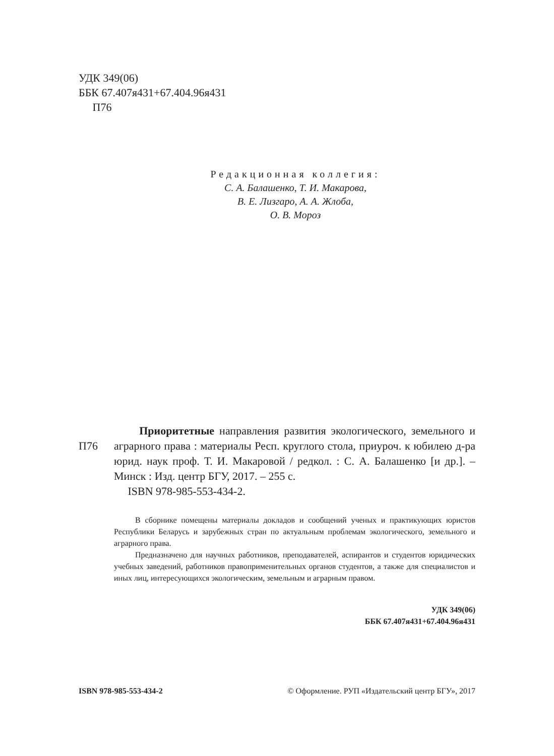УДК 349(06)
ББК 67.407я431+67.404.96я431
П76
Редакционная коллегия:
С. А. Балашенко, Т. И. Макарова,
В. Е. Лизгаро, А. А. Жлоба,
О. В. Мороз
П76
Приоритетные направления развития экологического, земельного и аграрного права : материалы Респ. круглого стола, приуроч. к юбилею д-ра юрид. наук проф. Т. И. Макаровой / редкол. : С. А. Балашенко [и др.]. – Минск : Изд. центр БГУ, 2017. – 255 с.
ISBN 978-985-553-434-2.
В сборнике помещены материалы докладов и сообщений ученых и практикующих юристов Республики Беларусь и зарубежных стран по актуальным проблемам экологического, земельного и аграрного права.
Предназначено для научных работников, преподавателей, аспирантов и студентов юридических учебных заведений, работников правоприменительных органов студентов, а также для специалистов и иных лиц, интересующихся экологическим, земельным и аграрным правом.
УДК 349(06)
ББК 67.407я431+67.404.96я431
ISBN 978-985-553-434-2 © Оформление. РУП «Издательский центр БГУ», 2017